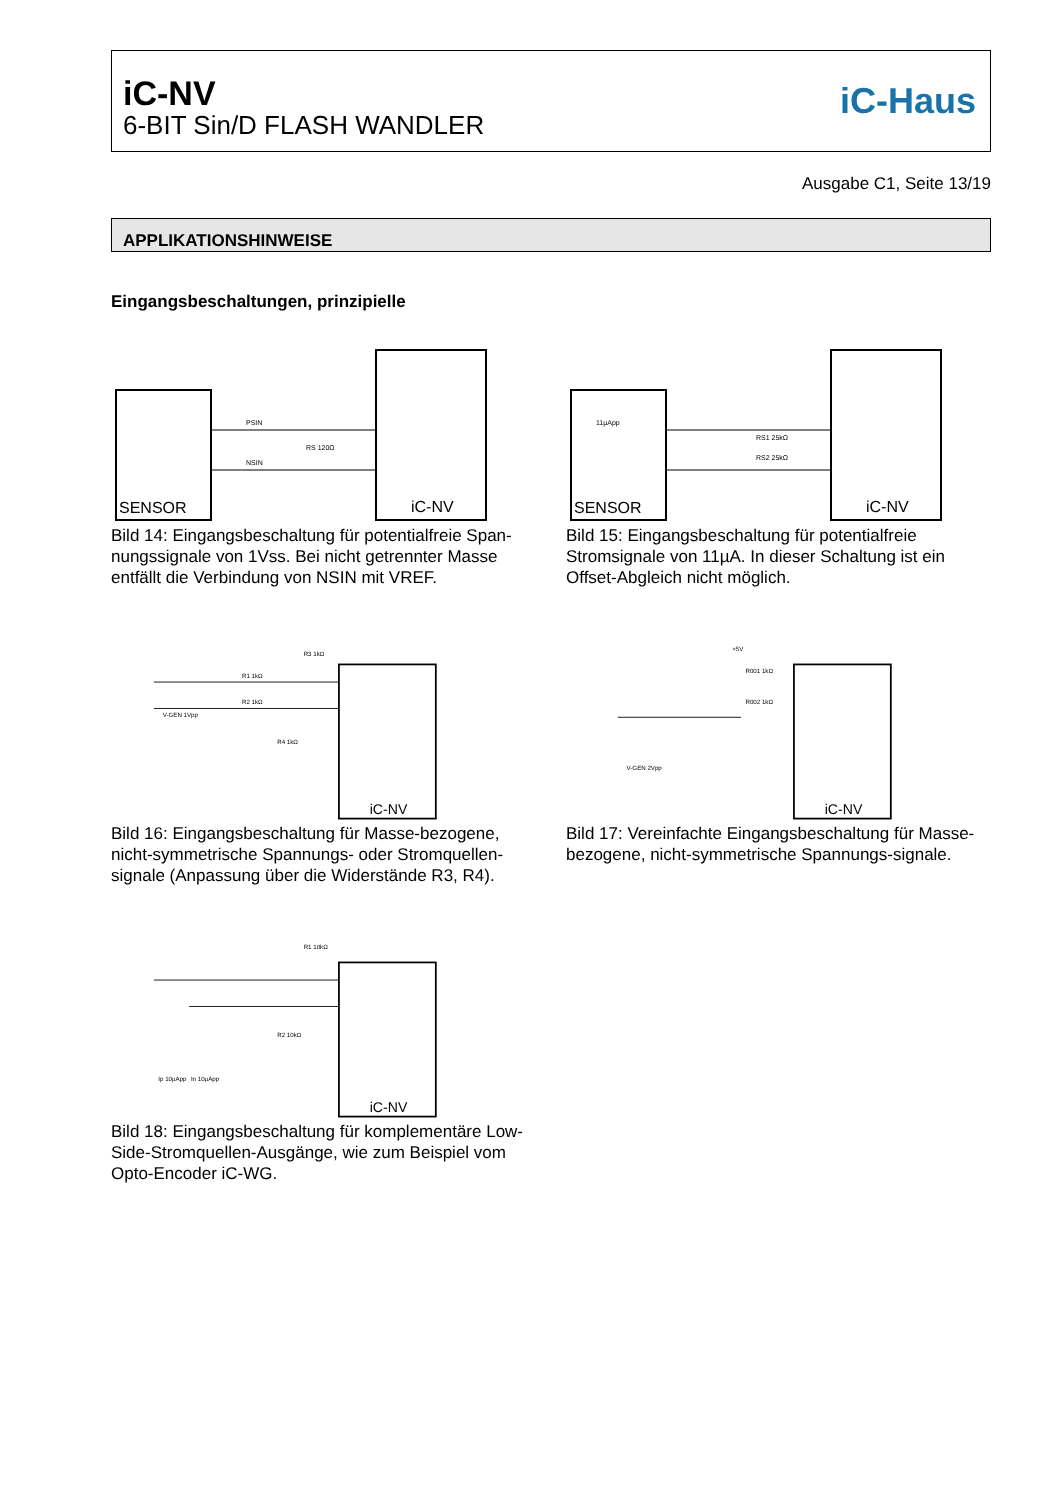iC-NV
6-BIT Sin/D FLASH WANDLER
iC-Haus
Ausgabe C1, Seite 13/19
APPLIKATIONSHINWEISE
Eingangsbeschaltungen, prinzipielle
SENSOR
iC-NV
PSIN
NSIN
RS 120Ω
Bild 14: Eingangsbeschaltung für potentialfreie Span-nungssignale von 1Vss. Bei nicht getrennter Masse entfällt die Verbindung von NSIN mit VREF.
SENSOR
iC-NV
11µApp
RS1 25kΩ
RS2 25kΩ
Bild 15: Eingangsbeschaltung für potentialfreie Stromsignale von 11µA. In dieser Schaltung ist ein Offset-Abgleich nicht möglich.
R3 1kΩ
R1 1kΩ
R2 1kΩ
V-GEN 1Vpp
R4 1kΩ
iC-NV
Bild 16: Eingangsbeschaltung für Masse-bezogene, nicht-symmetrische Spannungs- oder Stromquellen-signale (Anpassung über die Widerstände R3, R4).
+5V
R001 1kΩ
R002 1kΩ
V-GEN 2Vpp
iC-NV
Bild 17: Vereinfachte Eingangsbeschaltung für Masse-bezogene, nicht-symmetrische Spannungs-signale.
R1 10kΩ
R2 10kΩ
Ip 10µApp
In 10µApp
iC-NV
Bild 18: Eingangsbeschaltung für komplementäre Low-Side-Stromquellen-Ausgänge, wie zum Beispiel vom Opto-Encoder iC-WG.